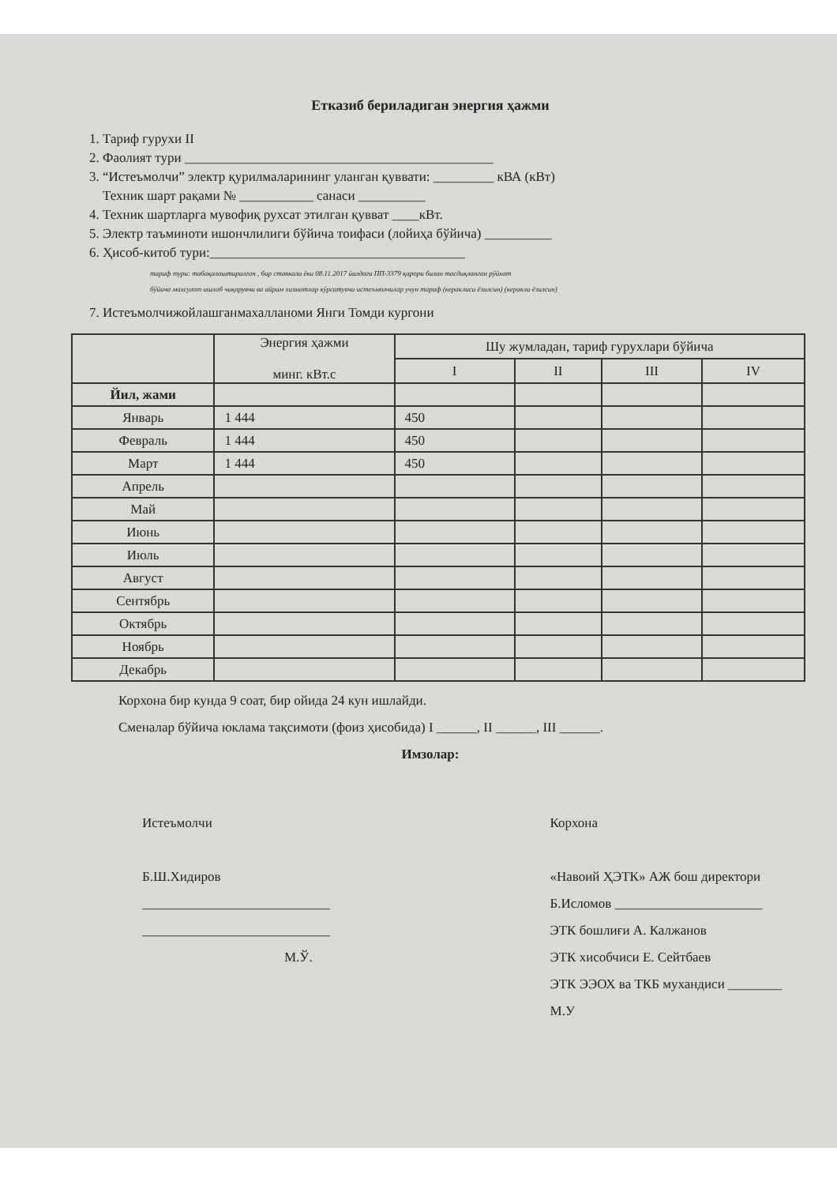Етказиб бериладиган энергия ҳажми
1. Тариф гурухи II
2. Фаолият тури ______________________________________________
3. “Истеъмолчи” электр қурилмаларининг уланган қуввати: _________ кВА (кВт)
Техник шарт рақами № ___________ санаси __________
4. Техник шартларга мувофиқ рухсат этилган қувват ____кВт.
5. Электр таъминоти ишончлилиги бўйича тоифаси (лойиҳа бўйича) __________
6. Ҳисоб-китоб тури:______________________________________
тариф тури: табақалаштирилган , бир ставкали ёки 08.11.2017 йилдаги ПП-3379 қарори билан тасдиқланган рўйхат
бўйича махсулот ишлаб чиқарувчи ва айрим хизматлар кўрсатувчи истеъмолчилар учун тариф (кераклиси ёзилсин) (керакли ёзилсин)
7. Истеъмолчижойлашганмахалланоми Янги Томди кургони
| | Энергия ҳажми минг. кВт.с | Шу жумладан, тариф гурухлари бўйича | | | |
| --- | --- | --- | --- | --- | --- |
| | | I | II | III | IV |
| Йил, жами | | | | | |
| Январь | 1 444 | 450 | | | |
| Февраль | 1 444 | 450 | | | |
| Март | 1 444 | 450 | | | |
| Апрель | | | | | |
| Май | | | | | |
| Июнь | | | | | |
| Июль | | | | | |
| Август | | | | | |
| Сентябрь | | | | | |
| Октябрь | | | | | |
| Ноябрь | | | | | |
| Декабрь | | | | | |
Корхона бир кунда 9 соат, бир ойида 24 кун ишлайди.
Сменалар бўйича юклама тақсимоти (фоиз ҳисобида) I ______, II ______, III ______.
Имзолар:
Истеъмолчи
Б.Ш.Хидиров
____________________________
____________________________
М.Ў.
Корхона
«Навоий ҲЭТК» АЖ бош директори
Б.Исломов ______________________
ЭТК бошлиғи А. Калжанов
ЭТК хисобчиси Е. Сейтбаев
ЭТК ЭЭОХ ва ТКБ мухандиси ________
М.У